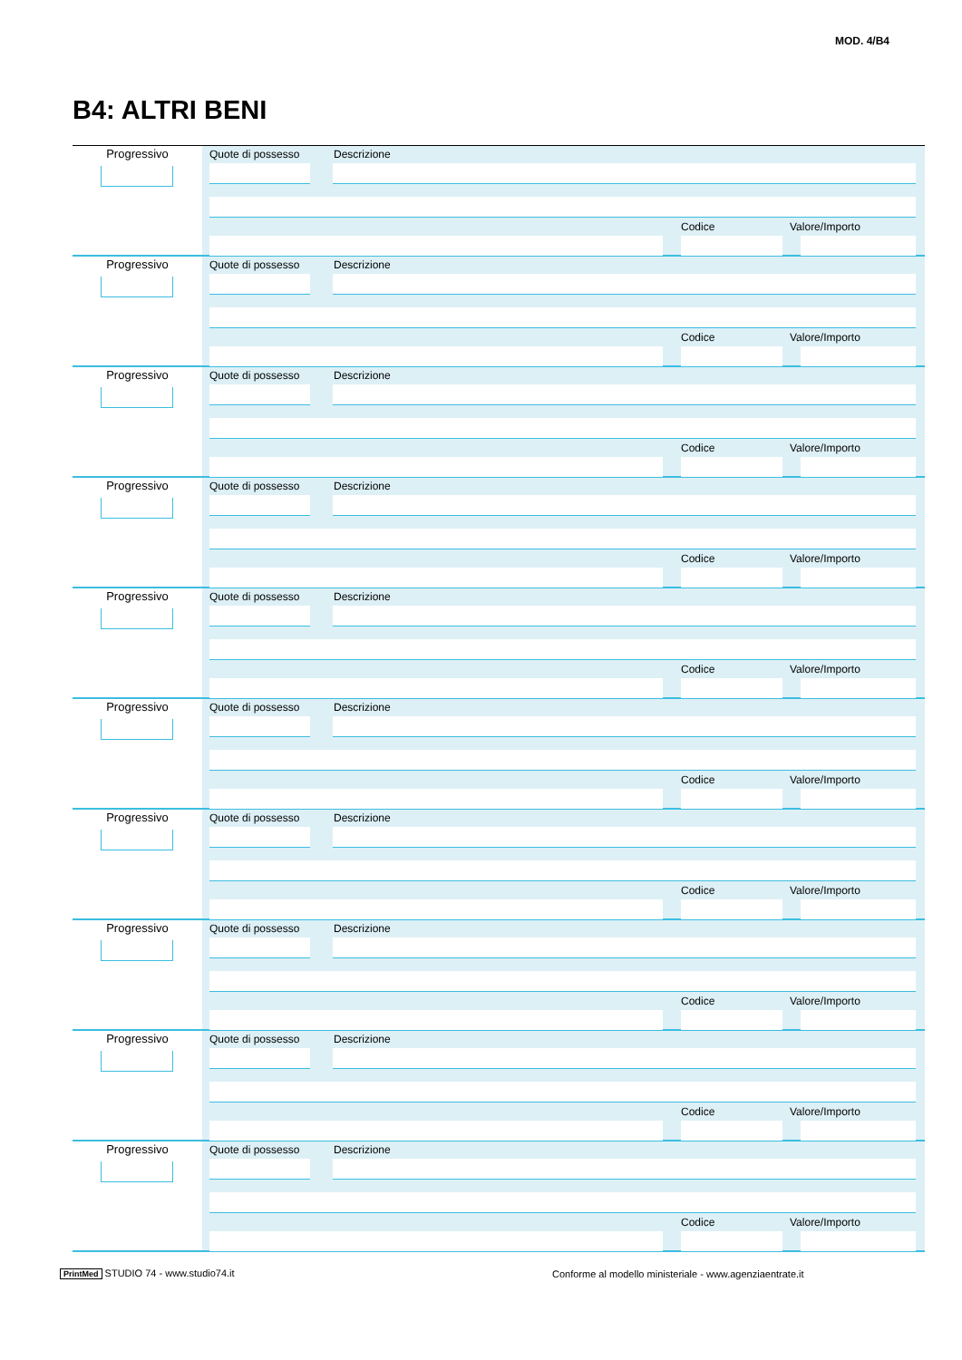MOD. 4/B4
B4: ALTRI BENI
Progressivo
Quote di possesso Descrizione
Codice Valore/Importo
Progressivo
Quote di possesso Descrizione
Codice Valore/Importo
Progressivo
Quote di possesso Descrizione
Codice Valore/Importo
Progressivo
Quote di possesso Descrizione
Codice Valore/Importo
Progressivo
Quote di possesso Descrizione
Codice Valore/Importo
Progressivo
Quote di possesso Descrizione
Codice Valore/Importo
Progressivo
Quote di possesso Descrizione
Codice Valore/Importo
Progressivo
Quote di possesso Descrizione
Codice Valore/Importo
Progressivo
Quote di possesso Descrizione
Codice Valore/Importo
Progressivo
Quote di possesso Descrizione
Codice Valore/Importo
PrintMed STUDIO 74 - www.studio74.it
Conforme al modello ministeriale - www.agenziaentrate.it